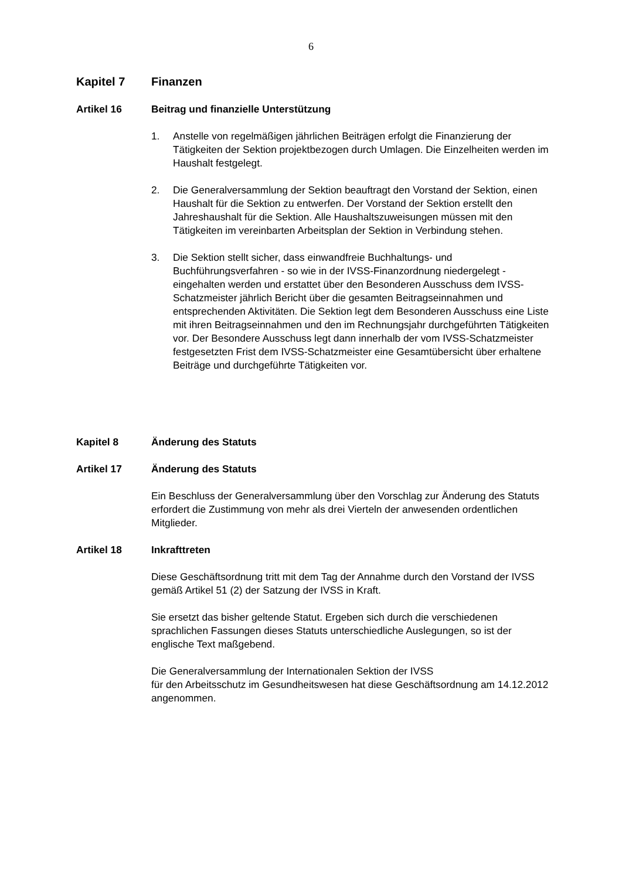6
Kapitel 7 Finanzen
Artikel 16 Beitrag und finanzielle Unterstützung
1. Anstelle von regelmäßigen jährlichen Beiträgen erfolgt die Finanzierung der Tätigkeiten der Sektion projektbezogen durch Umlagen. Die Einzelheiten werden im Haushalt festgelegt.
2. Die Generalversammlung der Sektion beauftragt den Vorstand der Sektion, einen Haushalt für die Sektion zu entwerfen. Der Vorstand der Sektion erstellt den Jahreshaushalt für die Sektion. Alle Haushaltszuweisungen müssen mit den Tätigkeiten im vereinbarten Arbeitsplan der Sektion in Verbindung stehen.
3. Die Sektion stellt sicher, dass einwandfreie Buchhaltungs- und Buchführungsverfahren - so wie in der IVSS-Finanzordnung niedergelegt - eingehalten werden und erstattet über den Besonderen Ausschuss dem IVSS-Schatzmeister jährlich Bericht über die gesamten Beitragseinnahmen und entsprechenden Aktivitäten. Die Sektion legt dem Besonderen Ausschuss eine Liste mit ihren Beitragseinnahmen und den im Rechnungsjahr durchgeführten Tätigkeiten vor. Der Besondere Ausschuss legt dann innerhalb der vom IVSS-Schatzmeister festgesetzten Frist dem IVSS-Schatzmeister eine Gesamtübersicht über erhaltene Beiträge und durchgeführte Tätigkeiten vor.
Kapitel 8 Änderung des Statuts
Artikel 17 Änderung des Statuts
Ein Beschluss der Generalversammlung über den Vorschlag zur Änderung des Statuts erfordert die Zustimmung von mehr als drei Vierteln der anwesenden ordentlichen Mitglieder.
Artikel 18 Inkrafttreten
Diese Geschäftsordnung tritt mit dem Tag der Annahme durch den Vorstand der IVSS gemäß Artikel 51 (2) der Satzung der IVSS in Kraft.
Sie ersetzt das bisher geltende Statut. Ergeben sich durch die verschiedenen sprachlichen Fassungen dieses Statuts unterschiedliche Auslegungen, so ist der englische Text maßgebend.
Die Generalversammlung der Internationalen Sektion der IVSS
für den Arbeitsschutz im Gesundheitswesen hat diese Geschäftsordnung am 14.12.2012 angenommen.